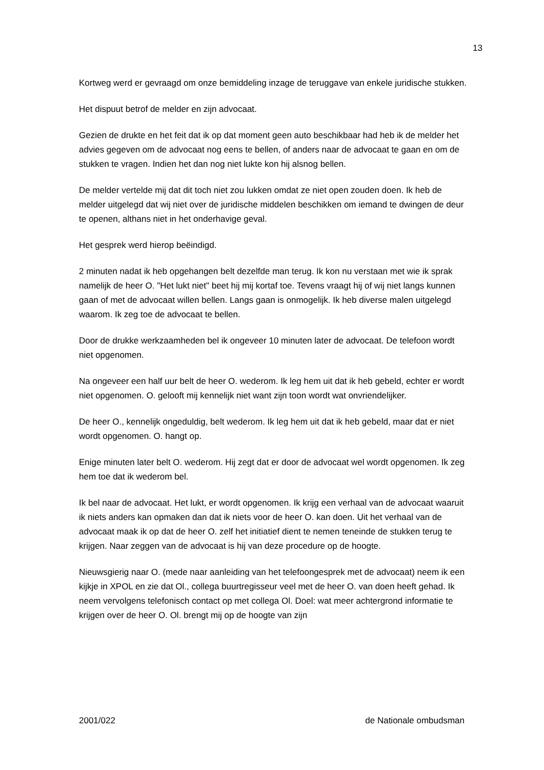13
Kortweg werd er gevraagd om onze bemiddeling inzage de teruggave van enkele juridische stukken.
Het dispuut betrof de melder en zijn advocaat.
Gezien de drukte en het feit dat ik op dat moment geen auto beschikbaar had heb ik de melder het advies gegeven om de advocaat nog eens te bellen, of anders naar de advocaat te gaan en om de stukken te vragen. Indien het dan nog niet lukte kon hij alsnog bellen.
De melder vertelde mij dat dit toch niet zou lukken omdat ze niet open zouden doen. Ik heb de melder uitgelegd dat wij niet over de juridische middelen beschikken om iemand te dwingen de deur te openen, althans niet in het onderhavige geval.
Het gesprek werd hierop beëindigd.
2 minuten nadat ik heb opgehangen belt dezelfde man terug. Ik kon nu verstaan met wie ik sprak namelijk de heer O. "Het lukt niet" beet hij mij kortaf toe. Tevens vraagt hij of wij niet langs kunnen gaan of met de advocaat willen bellen. Langs gaan is onmogelijk. Ik heb diverse malen uitgelegd waarom. Ik zeg toe de advocaat te bellen.
Door de drukke werkzaamheden bel ik ongeveer 10 minuten later de advocaat. De telefoon wordt niet opgenomen.
Na ongeveer een half uur belt de heer O. wederom. Ik leg hem uit dat ik heb gebeld, echter er wordt niet opgenomen. O. gelooft mij kennelijk niet want zijn toon wordt wat onvriendelijker.
De heer O., kennelijk ongeduldig, belt wederom. Ik leg hem uit dat ik heb gebeld, maar dat er niet wordt opgenomen. O. hangt op.
Enige minuten later belt O. wederom. Hij zegt dat er door de advocaat wel wordt opgenomen. Ik zeg hem toe dat ik wederom bel.
Ik bel naar de advocaat. Het lukt, er wordt opgenomen. Ik krijg een verhaal van de advocaat waaruit ik niets anders kan opmaken dan dat ik niets voor de heer O. kan doen. Uit het verhaal van de advocaat maak ik op dat de heer O. zelf het initiatief dient te nemen teneinde de stukken terug te krijgen. Naar zeggen van de advocaat is hij van deze procedure op de hoogte.
Nieuwsgierig naar O. (mede naar aanleiding van het telefoongesprek met de advocaat) neem ik een kijkje in XPOL en zie dat Ol., collega buurtregisseur veel met de heer O. van doen heeft gehad. Ik neem vervolgens telefonisch contact op met collega Ol. Doel: wat meer achtergrond informatie te krijgen over de heer O. Ol. brengt mij op de hoogte van zijn
2001/022 de Nationale ombudsman